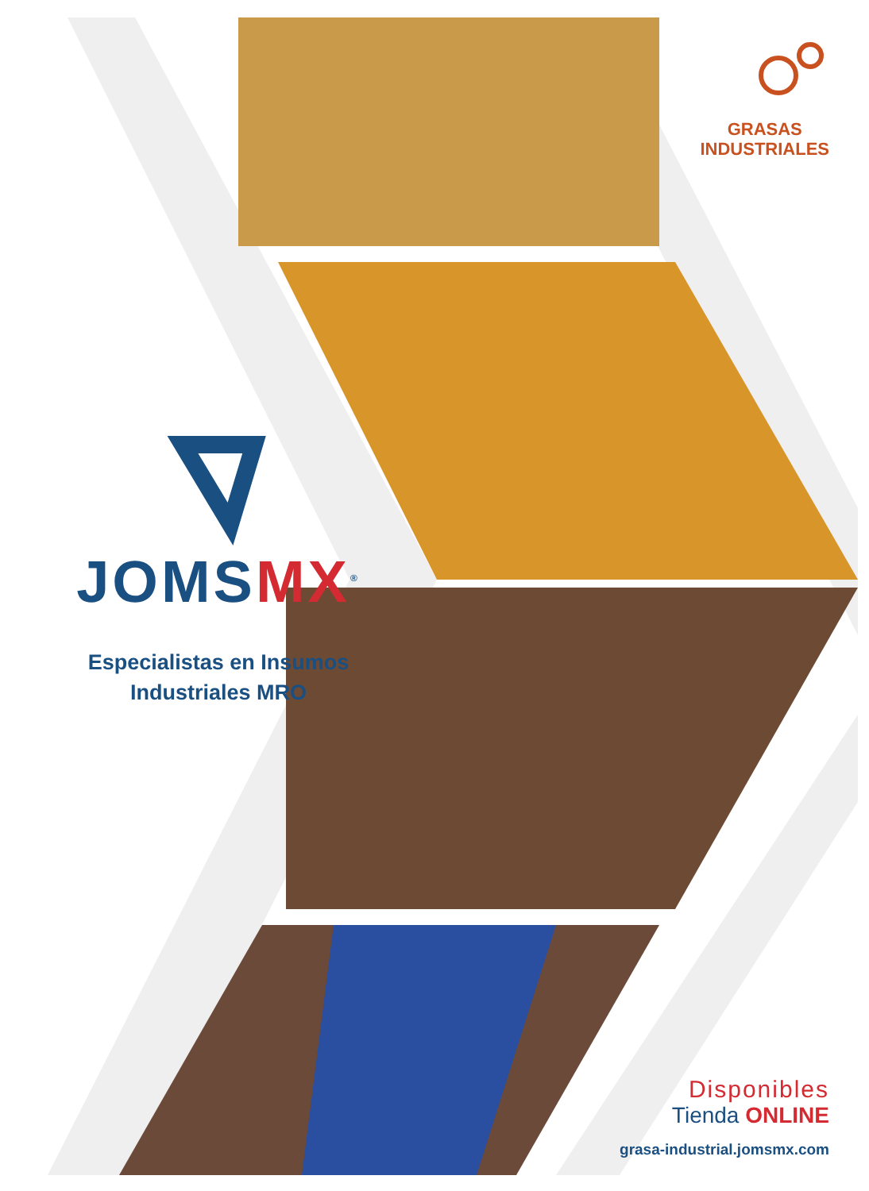JOMSMX<sup>®</sup>
Especialistas en Insumos
Industriales MRO
GRASAS
INDUSTRIALES
Disponibles
Tienda ONLINE
grasa-industrial.jomsmx.com